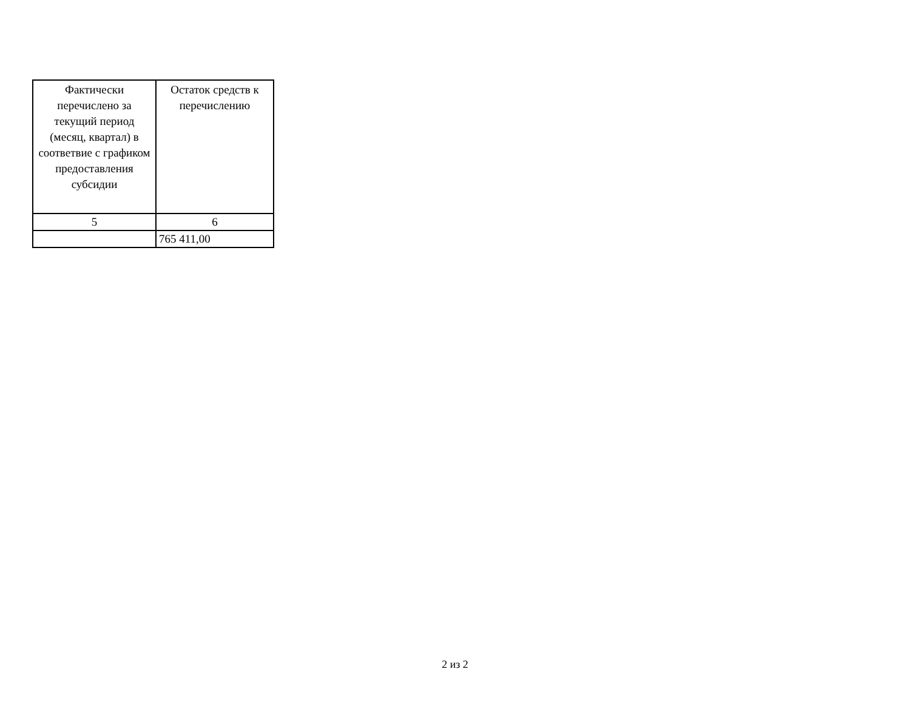| Фактически перечислено за текущий период (месяц, квартал) в соответвие с графиком предоставления субсидии | Остаток средств к перечислению |
| --- | --- |
| 5 | 6 |
| | 765 411,00 |
2 из 2